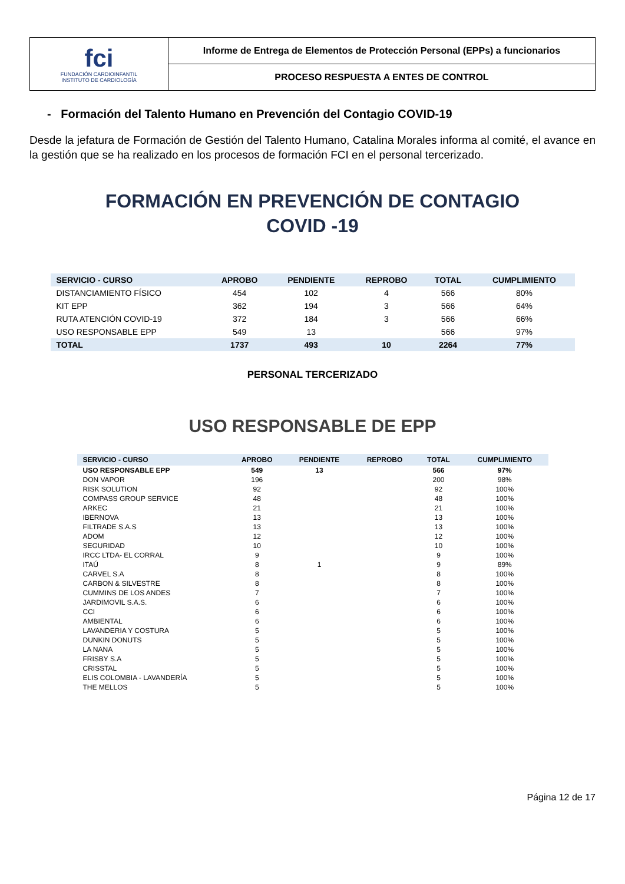| fci FUNDACIÓN CARDIOINFANTIL INSTITUTO DE CARDIOLOGÍA | Informe de Entrega de Elementos de Protección Personal (EPPs) a funcionarios |
| | PROCESO RESPUESTA A ENTES DE CONTROL |
- Formación del Talento Humano en Prevención del Contagio COVID-19
Desde la jefatura de Formación de Gestión del Talento Humano, Catalina Morales informa al comité, el avance en la gestión que se ha realizado en los procesos de formación FCI en el personal tercerizado.
FORMACIÓN EN PREVENCIÓN DE CONTAGIO
COVID -19
| SERVICIO - CURSO | APROBO | PENDIENTE | REPROBO | TOTAL | CUMPLIMIENTO |
| --- | --- | --- | --- | --- | --- |
| DISTANCIAMIENTO FÍSICO | 454 | 102 | 4 | 566 | 80% |
| KIT EPP | 362 | 194 | 3 | 566 | 64% |
| RUTA ATENCIÓN COVID-19 | 372 | 184 | 3 | 566 | 66% |
| USO RESPONSABLE EPP | 549 | 13 | | 566 | 97% |
| TOTAL | 1737 | 493 | 10 | 2264 | 77% |
PERSONAL TERCERIZADO
USO RESPONSABLE DE EPP
| SERVICIO - CURSO | APROBO | PENDIENTE | REPROBO | TOTAL | CUMPLIMIENTO |
| --- | --- | --- | --- | --- | --- |
| USO RESPONSABLE EPP | 549 | 13 | | 566 | 97% |
| DON VAPOR | 196 | | | 200 | 98% |
| RISK SOLUTION | 92 | | | 92 | 100% |
| COMPASS GROUP SERVICE | 48 | | | 48 | 100% |
| ARKEC | 21 | | | 21 | 100% |
| IBERNOVA | 13 | | | 13 | 100% |
| FILTRADE S.A.S | 13 | | | 13 | 100% |
| ADOM | 12 | | | 12 | 100% |
| SEGURIDAD | 10 | | | 10 | 100% |
| IRCC LTDA- EL CORRAL | 9 | | | 9 | 100% |
| ITAÚ | 8 | 1 | | 9 | 89% |
| CARVEL S.A | 8 | | | 8 | 100% |
| CARBON & SILVESTRE | 8 | | | 8 | 100% |
| CUMMINS DE LOS ANDES | 7 | | | 7 | 100% |
| JARDIMOVIL S.A.S. | 6 | | | 6 | 100% |
| CCI | 6 | | | 6 | 100% |
| AMBIENTAL | 6 | | | 6 | 100% |
| LAVANDERIA Y COSTURA | 5 | | | 5 | 100% |
| DUNKIN DONUTS | 5 | | | 5 | 100% |
| LA NANA | 5 | | | 5 | 100% |
| FRISBY S.A | 5 | | | 5 | 100% |
| CRISSTAL | 5 | | | 5 | 100% |
| ELIS COLOMBIA - LAVANDERÍA | 5 | | | 5 | 100% |
| THE MELLOS | 5 | | | 5 | 100% |
Página 12 de 17